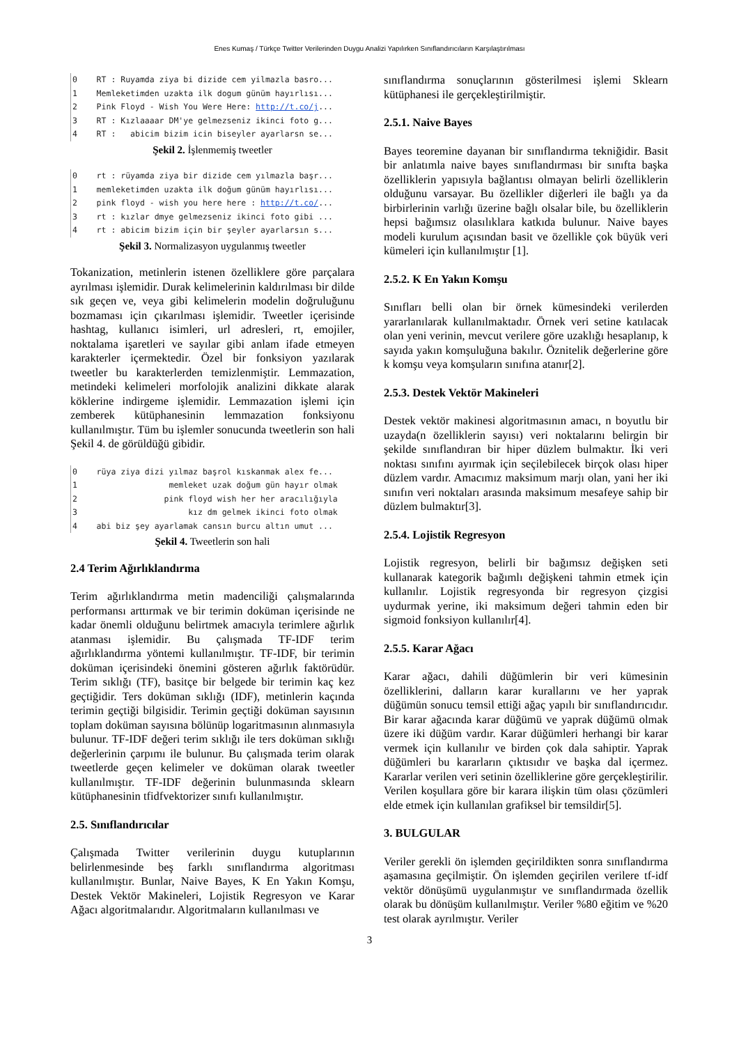Enes Kumaş / Türkçe Twitter Verilerinden Duygu Analizi Yapılırken Sınıflandırıcıların Karşılaştırılması
0 RT : Ruyamda ziya bi dizide cem yilmazla basro... 1 Memleketimden uzakta ilk dogum günüm hayırlısı... 2 Pink Floyd - Wish You Were Here: http://t.co/j... 3 RT : Kızlaaaar DM'ye gelmezseniz ikinci foto g... 4 RT : abicim bizim icin biseyler ayarlarsn se...
Şekil 2. İşlenmemiş tweetler
0 rt : rüyamda ziya bir dizide cem yılmazla başr... 1 memleketimden uzakta ilk doğum günüm hayırlısı... 2 pink floyd - wish you here here : http://t.co/... 3 rt : kızlar dmye gelmezseniz ikinci foto gibi ... 4 rt : abicim bizim için bir şeyler ayarlarsın s...
Şekil 3. Normalizasyon uygulanmış tweetler
Tokanization, metinlerin istenen özelliklere göre parçalara ayrılması işlemidir. Durak kelimelerinin kaldırılması bir dilde sık geçen ve, veya gibi kelimelerin modelin doğruluğunu bozmaması için çıkarılması işlemidir. Tweetler içerisinde hashtag, kullanıcı isimleri, url adresleri, rt, emojiler, noktalama işaretleri ve sayılar gibi anlam ifade etmeyen karakterler içermektedir. Özel bir fonksiyon yazılarak tweetler bu karakterlerden temizlenmiştir. Lemmazation, metindeki kelimeleri morfolojik analizini dikkate alarak köklerine indirgeme işlemidir. Lemmazation işlemi için zemberek kütüphanesinin lemmazation fonksiyonu kullanılmıştır. Tüm bu işlemler sonucunda tweetlerin son hali Şekil 4. de görüldüğü gibidir.
0 rüya ziya dizi yılmaz başrol kıskanmak alex fe... 1 memleket uzak doğum gün hayır olmak 2 pink floyd wish her her aracılığıyla 3 kız dm gelmek ikinci foto olmak 4 abi biz şey ayarlamak cansın burcu altın umut ...
Şekil 4. Tweetlerin son hali
2.4 Terim Ağırlıklandırma
Terim ağırlıklandırma metin madenciliği çalışmalarında performansı arttırmak ve bir terimin doküman içerisinde ne kadar önemli olduğunu belirtmek amacıyla terimlere ağırlık atanması işlemidir. Bu çalışmada TF-IDF terim ağırlıklandırma yöntemi kullanılmıştır. TF-IDF, bir terimin doküman içerisindeki önemini gösteren ağırlık faktörüdür. Terim sıklığı (TF), basitçe bir belgede bir terimin kaç kez geçtiğidir. Ters doküman sıklığı (IDF), metinlerin kaçında terimin geçtiği bilgisidir. Terimin geçtiği doküman sayısının toplam doküman sayısına bölünüp logaritmasının alınmasıyla bulunur. TF-IDF değeri terim sıklığı ile ters doküman sıklığı değerlerinin çarpımı ile bulunur. Bu çalışmada terim olarak tweetlerde geçen kelimeler ve doküman olarak tweetler kullanılmıştır. TF-IDF değerinin bulunmasında sklearn kütüphanesinin tfidfvektorizer sınıfı kullanılmıştır.
2.5. Sınıflandırıcılar
Çalışmada Twitter verilerinin duygu kutuplarının belirlenmesinde beş farklı sınıflandırma algoritması kullanılmıştır. Bunlar, Naive Bayes, K En Yakın Komşu, Destek Vektör Makineleri, Lojistik Regresyon ve Karar Ağacı algoritmalarıdır. Algoritmaların kullanılması ve
sınıflandırma sonuçlarının gösterilmesi işlemi Sklearn kütüphanesi ile gerçekleştirilmiştir.
2.5.1. Naive Bayes
Bayes teoremine dayanan bir sınıflandırma tekniğidir. Basit bir anlatımla naive bayes sınıflandırması bir sınıfta başka özelliklerin yapısıyla bağlantısı olmayan belirli özelliklerin olduğunu varsayar. Bu özellikler diğerleri ile bağlı ya da birbirlerinin varlığı üzerine bağlı olsalar bile, bu özelliklerin hepsi bağımsız olasılıklara katkıda bulunur. Naive bayes modeli kurulum açısından basit ve özellikle çok büyük veri kümeleri için kullanılmıştır [1].
2.5.2. K En Yakın Komşu
Sınıfları belli olan bir örnek kümesindeki verilerden yararlanılarak kullanılmaktadır. Örnek veri setine katılacak olan yeni verinin, mevcut verilere göre uzaklığı hesaplanıp, k sayıda yakın komşuluğuna bakılır. Öznitelik değerlerine göre k komşu veya komşuların sınıfına atanır[2].
2.5.3. Destek Vektör Makineleri
Destek vektör makinesi algoritmasının amacı, n boyutlu bir uzayda(n özelliklerin sayısı) veri noktalarını belirgin bir şekilde sınıflandıran bir hiper düzlem bulmaktır. İki veri noktası sınıfını ayırmak için seçilebilecek birçok olası hiper düzlem vardır. Amacımız maksimum marjı olan, yani her iki sınıfın veri noktaları arasında maksimum mesafeye sahip bir düzlem bulmaktır[3].
2.5.4. Lojistik Regresyon
Lojistik regresyon, belirli bir bağımsız değişken seti kullanarak kategorik bağımlı değişkeni tahmin etmek için kullanılır. Lojistik regresyonda bir regresyon çizgisi uydurmak yerine, iki maksimum değeri tahmin eden bir sigmoid fonksiyon kullanılır[4].
2.5.5. Karar Ağacı
Karar ağacı, dahili düğümlerin bir veri kümesinin özelliklerini, dalların karar kurallarını ve her yaprak düğümün sonucu temsil ettiği ağaç yapılı bir sınıflandırıcıdır. Bir karar ağacında karar düğümü ve yaprak düğümü olmak üzere iki düğüm vardır. Karar düğümleri herhangi bir karar vermek için kullanılır ve birden çok dala sahiptir. Yaprak düğümleri bu kararların çıktısıdır ve başka dal içermez. Kararlar verilen veri setinin özelliklerine göre gerçekleştirilir. Verilen koşullara göre bir karara ilişkin tüm olası çözümleri elde etmek için kullanılan grafiksel bir temsildir[5].
3. BULGULAR
Veriler gerekli ön işlemden geçirildikten sonra sınıflandırma aşamasına geçilmiştir. Ön işlemden geçirilen verilere tf-idf vektör dönüşümü uygulanmıştır ve sınıflandırmada özellik olarak bu dönüşüm kullanılmıştır. Veriler %80 eğitim ve %20 test olarak ayrılmıştır. Veriler
3